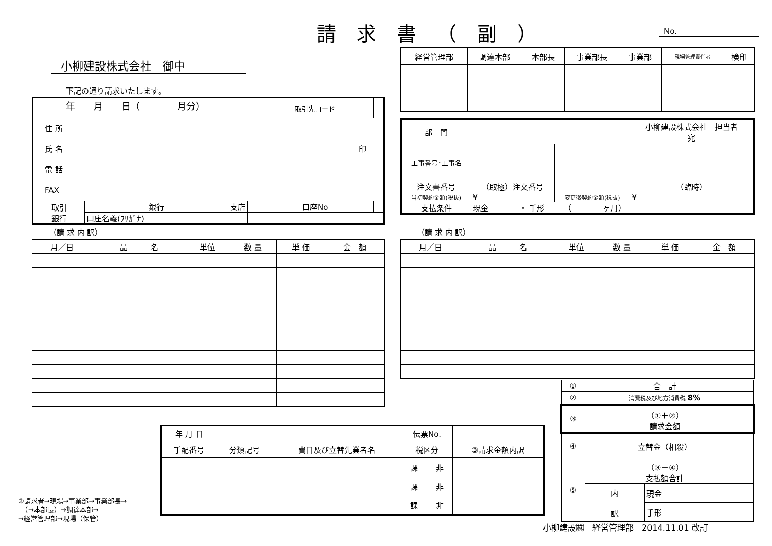請求書（副） No.
| 経営管理部 | 調達本部 | 本部長 | 事業部長 | 事業部 | 現場管理責任者 | 検印 |
小柳建設株式会社　御中
下記の通り請求いたします。
年　　月　　日（　　　　月分）
| | | | | 取引先コード | |
| 住 所 氏 名 印 電 話 FAX | | | | | |
| 取引 銀行 | 銀行 | 支店 | | 口座No | |
| | 口座名義(ﾌﾘｶﾞﾅ) | | | | |
| 部 門 | | | | 小柳建設株式会社 担当者 宛 | |
| 工事番号･工事名 | | | | | |
| 注文書番号 | （取極）注文番号 | | | | （臨時） |
| 当初契約金額(税抜) | ¥ | | 変更後契約金額(税抜) | ¥ | |
| 支払条件 | 現金 ・ 手形 （ ヶ月） | | | | |
（請 求 内 訳） （請 求 内 訳）
| 月／日 | 品 名 | 単位 | 数 量 | 単 価 | 金 額 |
| --- | --- | --- | --- | --- | --- |
| 月／日 | 品 名 | 単位 | 数 量 | 単 価 | 金 額 |
| --- | --- | --- | --- | --- | --- |
| ① | 合 計 | | |
| ② | 消費税及び地方消費税 8% | | |
| ③ | （①＋②） 請求金額 | | |
| ④ | 立替金（相殺） | | |
| ⑤ | （③－④） 支払額合計 | | |
| | 内 訳 | 現金 | |
| | | 手形 | |
| 年 月 日 | | | 伝票No. | | |
| 手配番号 | 分類記号 | 費目及び立替先業者名 | 税区分 | | ③請求金額内訳 |
| | | | 課 | 非 | |
| | | | 課 | 非 | |
| | | | 課 | 非 | |
②請求者→現場→事業部→事業部長→
　（→本部長）→調達本部→
→経営管理部→現場（保管）
小柳建設㈱　経営管理部　2014.11.01 改訂